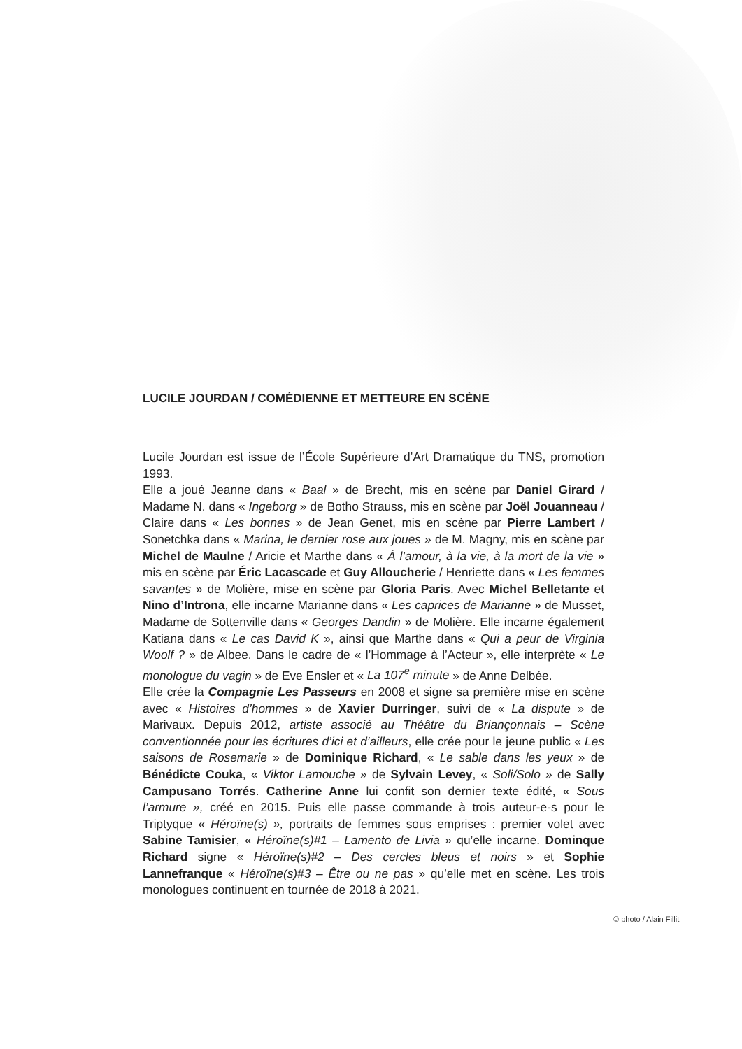LUCILE JOURDAN / COMÉDIENNE ET METTEURE EN SCÈNE
Lucile Jourdan est issue de l’École Supérieure d’Art Dramatique du TNS, promotion 1993.
Elle a joué Jeanne dans « Baal » de Brecht, mis en scène par Daniel Girard / Madame N. dans « Ingeborg » de Botho Strauss, mis en scène par Joël Jouanneau / Claire dans « Les bonnes » de Jean Genet, mis en scène par Pierre Lambert / Sonetchka dans « Marina, le dernier rose aux joues » de M. Magny, mis en scène par Michel de Maulne / Aricie et Marthe dans « À l’amour, à la vie, à la mort de la vie » mis en scène par Éric Lacascade et Guy Alloucherie / Henriette dans « Les femmes savantes » de Molière, mise en scène par Gloria Paris. Avec Michel Belletante et Nino d’Introna, elle incarne Marianne dans « Les caprices de Marianne » de Musset, Madame de Sottenville dans « Georges Dandin » de Molière. Elle incarne également Katiana dans « Le cas David K », ainsi que Marthe dans « Qui a peur de Virginia Woolf ? » de Albee. Dans le cadre de « l’Hommage à l’Acteur », elle interprète « Le monologue du vagin » de Eve Ensler et « La 107<sup>e</sup> minute » de Anne Delbée.
Elle crée la Compagnie Les Passeurs en 2008 et signe sa première mise en scène avec « Histoires d’hommes » de Xavier Durringer, suivi de « La dispute » de Marivaux. Depuis 2012, artiste associé au Théâtre du Briançonnais – Scène conventionnée pour les écritures d’ici et d’ailleurs, elle crée pour le jeune public « Les saisons de Rosemarie » de Dominique Richard, « Le sable dans les yeux » de Bénédicte Couka, « Viktor Lamouche » de Sylvain Levey, « Soli/Solo » de Sally Campusano Torrés. Catherine Anne lui confit son dernier texte édité, « Sous l’armure », créé en 2015. Puis elle passe commande à trois auteur-e-s pour le Triptyque « Héroïne(s) », portraits de femmes sous emprises : premier volet avec Sabine Tamisier, « Héroïne(s)#1 – Lamento de Livia » qu’elle incarne. Dominque Richard signe « Héroïne(s)#2 – Des cercles bleus et noirs » et Sophie Lannefranque « Héroïne(s)#3 – Être ou ne pas » qu’elle met en scène. Les trois monologues continuent en tournée de 2018 à 2021.
© photo / Alain Fillit